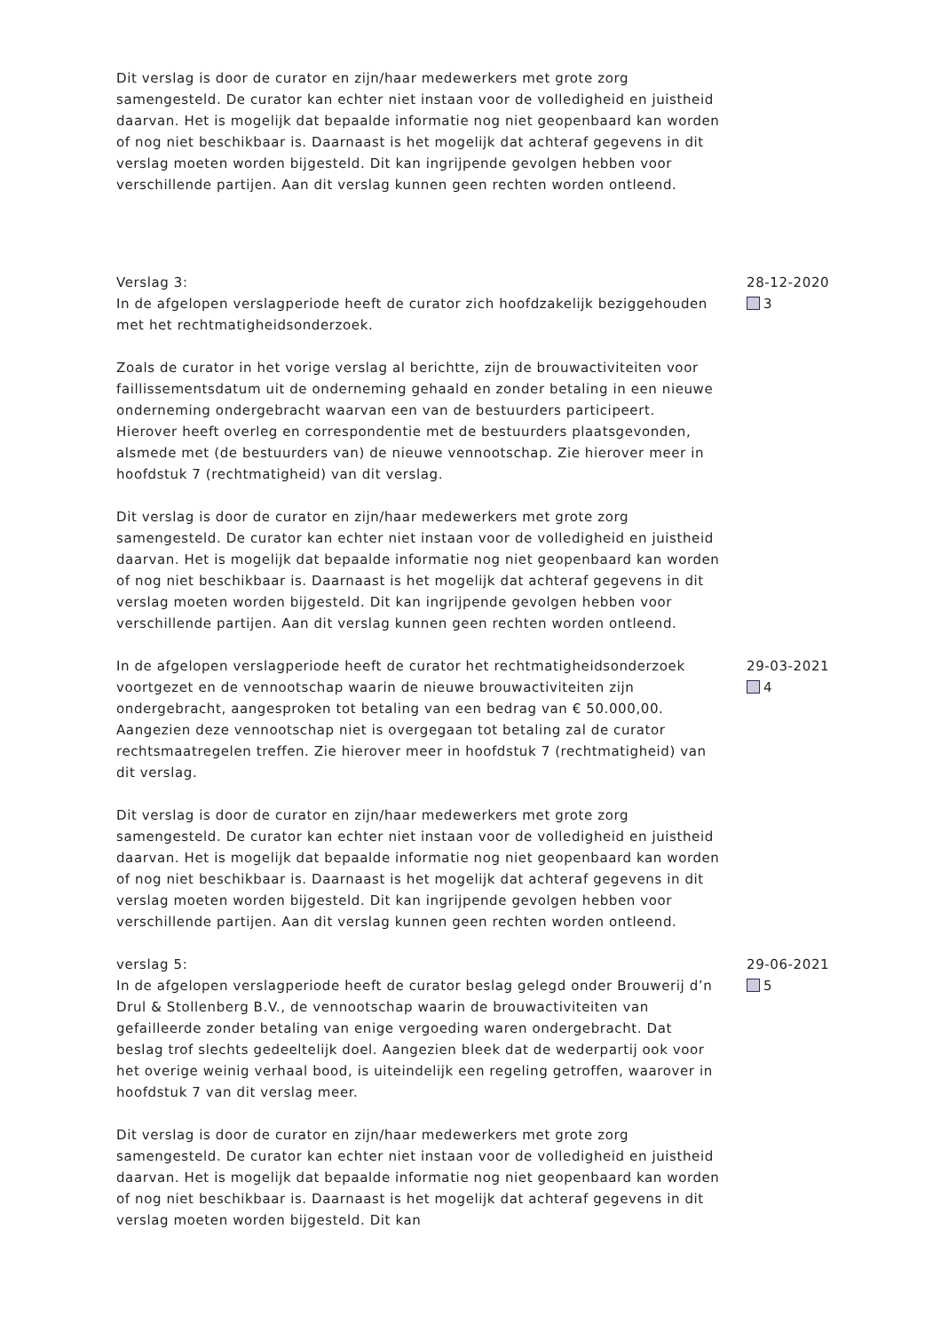Dit verslag is door de curator en zijn/haar medewerkers met grote zorg samengesteld. De curator kan echter niet instaan voor de volledigheid en juistheid daarvan. Het is mogelijk dat bepaalde informatie nog niet geopenbaard kan worden of nog niet beschikbaar is. Daarnaast is het mogelijk dat achteraf gegevens in dit verslag moeten worden bijgesteld. Dit kan ingrijpende gevolgen hebben voor verschillende partijen. Aan dit verslag kunnen geen rechten worden ontleend.
Verslag 3:
In de afgelopen verslagperiode heeft de curator zich hoofdzakelijk beziggehouden met het rechtmatigheidsonderzoek.
Zoals de curator in het vorige verslag al berichtte, zijn de brouwactiviteiten voor faillissementsdatum uit de onderneming gehaald en zonder betaling in een nieuwe onderneming ondergebracht waarvan een van de bestuurders participeert. Hierover heeft overleg en correspondentie met de bestuurders plaatsgevonden, alsmede met (de bestuurders van) de nieuwe vennootschap. Zie hierover meer in hoofdstuk 7 (rechtmatigheid) van dit verslag.
Dit verslag is door de curator en zijn/haar medewerkers met grote zorg samengesteld. De curator kan echter niet instaan voor de volledigheid en juistheid daarvan. Het is mogelijk dat bepaalde informatie nog niet geopenbaard kan worden of nog niet beschikbaar is. Daarnaast is het mogelijk dat achteraf gegevens in dit verslag moeten worden bijgesteld. Dit kan ingrijpende gevolgen hebben voor verschillende partijen. Aan dit verslag kunnen geen rechten worden ontleend.
28-12-2020
3
In de afgelopen verslagperiode heeft de curator het rechtmatigheidsonderzoek voortgezet en de vennootschap waarin de nieuwe brouwactiviteiten zijn ondergebracht, aangesproken tot betaling van een bedrag van € 50.000,00. Aangezien deze vennootschap niet is overgegaan tot betaling zal de curator rechtsmaatregelen treffen. Zie hierover meer in hoofdstuk 7 (rechtmatigheid) van dit verslag.
Dit verslag is door de curator en zijn/haar medewerkers met grote zorg samengesteld. De curator kan echter niet instaan voor de volledigheid en juistheid daarvan. Het is mogelijk dat bepaalde informatie nog niet geopenbaard kan worden of nog niet beschikbaar is. Daarnaast is het mogelijk dat achteraf gegevens in dit verslag moeten worden bijgesteld. Dit kan ingrijpende gevolgen hebben voor verschillende partijen. Aan dit verslag kunnen geen rechten worden ontleend.
29-03-2021
4
verslag 5:
In de afgelopen verslagperiode heeft de curator beslag gelegd onder Brouwerij d’n Drul & Stollenberg B.V., de vennootschap waarin de brouwactiviteiten van gefailleerde zonder betaling van enige vergoeding waren ondergebracht. Dat beslag trof slechts gedeeltelijk doel. Aangezien bleek dat de wederpartij ook voor het overige weinig verhaal bood, is uiteindelijk een regeling getroffen, waarover in hoofdstuk 7 van dit verslag meer.
Dit verslag is door de curator en zijn/haar medewerkers met grote zorg samengesteld. De curator kan echter niet instaan voor de volledigheid en juistheid daarvan. Het is mogelijk dat bepaalde informatie nog niet geopenbaard kan worden of nog niet beschikbaar is. Daarnaast is het mogelijk dat achteraf gegevens in dit verslag moeten worden bijgesteld. Dit kan
29-06-2021
5